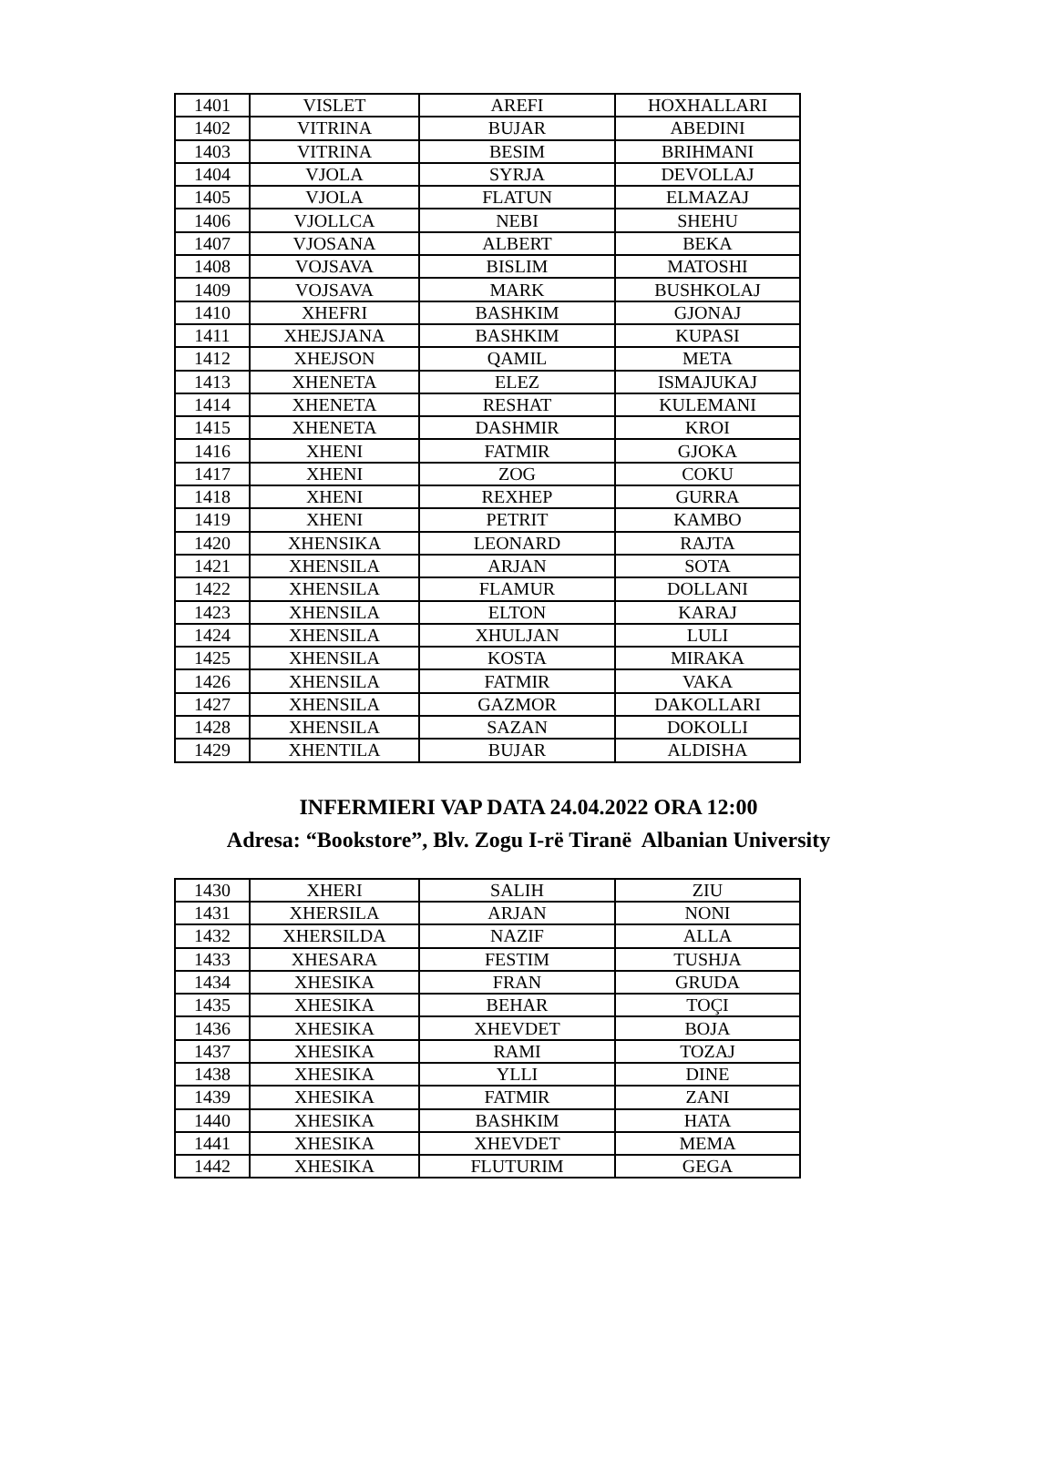| 1401 | VISLET | AREFI | HOXHALLARI |
| 1402 | VITRINA | BUJAR | ABEDINI |
| 1403 | VITRINA | BESIM | BRIHMANI |
| 1404 | VJOLA | SYRJA | DEVOLLAJ |
| 1405 | VJOLA | FLATUN | ELMAZAJ |
| 1406 | VJOLLCA | NEBI | SHEHU |
| 1407 | VJOSANA | ALBERT | BEKA |
| 1408 | VOJSAVA | BISLIM | MATOSHI |
| 1409 | VOJSAVA | MARK | BUSHKOLAJ |
| 1410 | XHEFRI | BASHKIM | GJONAJ |
| 1411 | XHEJSJANA | BASHKIM | KUPASI |
| 1412 | XHEJSON | QAMIL | META |
| 1413 | XHENETA | ELEZ | ISMAJUKAJ |
| 1414 | XHENETA | RESHAT | KULEMANI |
| 1415 | XHENETA | DASHMIR | KROI |
| 1416 | XHENI | FATMIR | GJOKA |
| 1417 | XHENI | ZOG | COKU |
| 1418 | XHENI | REXHEP | GURRA |
| 1419 | XHENI | PETRIT | KAMBO |
| 1420 | XHENSIKA | LEONARD | RAJTA |
| 1421 | XHENSILA | ARJAN | SOTA |
| 1422 | XHENSILA | FLAMUR | DOLLANI |
| 1423 | XHENSILA | ELTON | KARAJ |
| 1424 | XHENSILA | XHULJAN | LULI |
| 1425 | XHENSILA | KOSTA | MIRAKA |
| 1426 | XHENSILA | FATMIR | VAKA |
| 1427 | XHENSILA | GAZMOR | DAKOLLARI |
| 1428 | XHENSILA | SAZAN | DOKOLLI |
| 1429 | XHENTILA | BUJAR | ALDISHA |
INFERMIERI VAP DATA 24.04.2022 ORA 12:00
Adresa: “Bookstore”, Blv. Zogu I-rë Tiranë Albanian University
| 1430 | XHERI | SALIH | ZIU |
| 1431 | XHERSILA | ARJAN | NONI |
| 1432 | XHERSILDA | NAZIF | ALLA |
| 1433 | XHESARA | FESTIM | TUSHJA |
| 1434 | XHESIKA | FRAN | GRUDA |
| 1435 | XHESIKA | BEHAR | TOÇI |
| 1436 | XHESIKA | XHEVDET | BOJA |
| 1437 | XHESIKA | RAMI | TOZAJ |
| 1438 | XHESIKA | YLLI | DINE |
| 1439 | XHESIKA | FATMIR | ZANI |
| 1440 | XHESIKA | BASHKIM | HATA |
| 1441 | XHESIKA | XHEVDET | MEMA |
| 1442 | XHESIKA | FLUTURIM | GEGA |